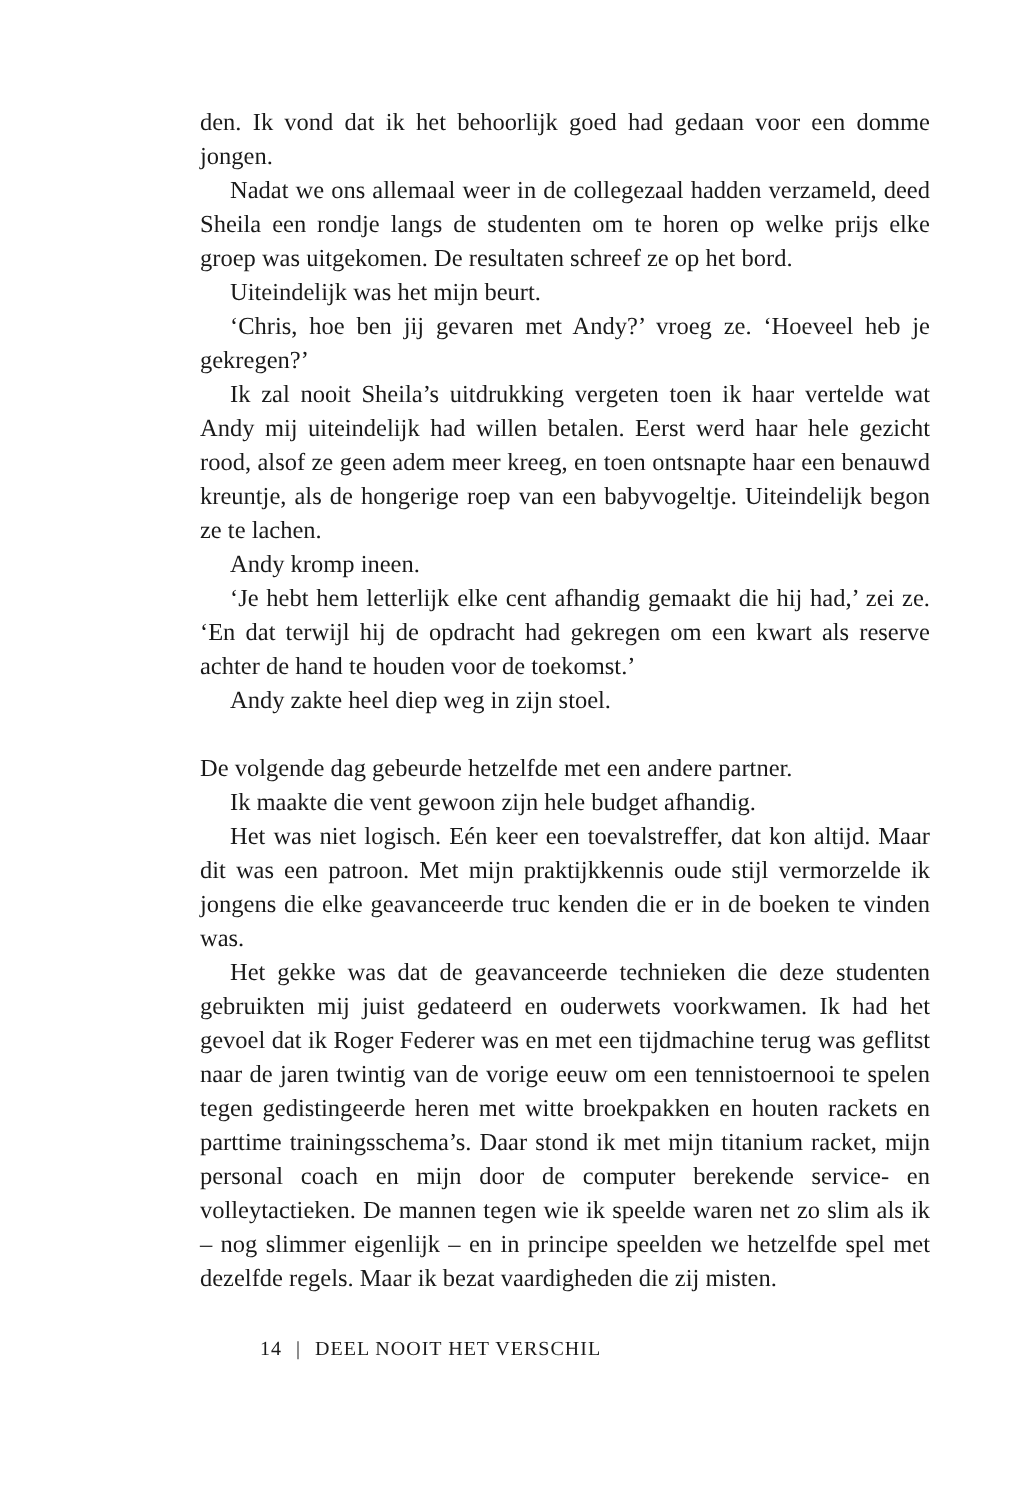den. Ik vond dat ik het behoorlijk goed had gedaan voor een domme jongen.
Nadat we ons allemaal weer in de collegezaal hadden verzameld, deed Sheila een rondje langs de studenten om te horen op welke prijs elke groep was uitgekomen. De resultaten schreef ze op het bord.
Uiteindelijk was het mijn beurt.
‘Chris, hoe ben jij gevaren met Andy?’ vroeg ze. ‘Hoeveel heb je gekregen?’
Ik zal nooit Sheila’s uitdrukking vergeten toen ik haar vertelde wat Andy mij uiteindelijk had willen betalen. Eerst werd haar hele gezicht rood, alsof ze geen adem meer kreeg, en toen ontsnapte haar een benauwd kreuntje, als de hongerige roep van een babyvogeltje. Uiteindelijk begon ze te lachen.
Andy kromp ineen.
‘Je hebt hem letterlijk elke cent afhandig gemaakt die hij had,’ zei ze. ‘En dat terwijl hij de opdracht had gekregen om een kwart als reserve achter de hand te houden voor de toekomst.’
Andy zakte heel diep weg in zijn stoel.
De volgende dag gebeurde hetzelfde met een andere partner.
Ik maakte die vent gewoon zijn hele budget afhandig.
Het was niet logisch. Eén keer een toevalstreffer, dat kon altijd. Maar dit was een patroon. Met mijn praktijkkennis oude stijl vermorzelde ik jongens die elke geavanceerde truc kenden die er in de boeken te vinden was.
Het gekke was dat de geavanceerde technieken die deze studenten gebruikten mij juist gedateerd en ouderwets voorkwamen. Ik had het gevoel dat ik Roger Federer was en met een tijdmachine terug was geflitst naar de jaren twintig van de vorige eeuw om een tennistoernooi te spelen tegen gedistingeerde heren met witte broekpakken en houten rackets en parttime trainingsschema’s. Daar stond ik met mijn titanium racket, mijn personal coach en mijn door de computer berekende service- en volleytactieken. De mannen tegen wie ik speelde waren net zo slim als ik – nog slimmer eigenlijk – en in principe speelden we hetzelfde spel met dezelfde regels. Maar ik bezat vaardigheden die zij misten.
14 | DEEL NOOIT HET VERSCHIL